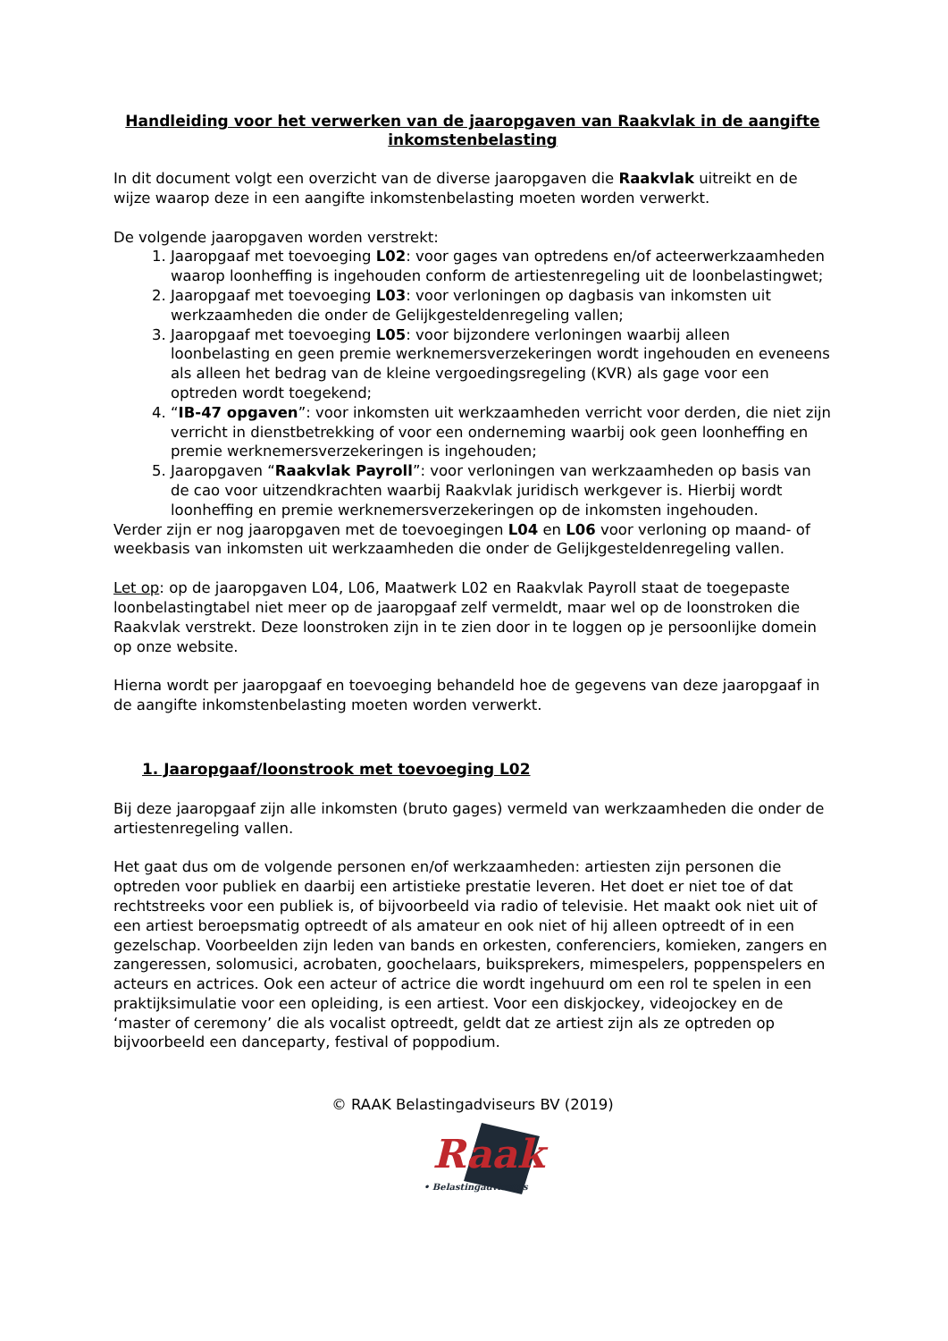Handleiding voor het verwerken van de jaaropgaven van Raakvlak in de aangifte inkomstenbelasting
In dit document volgt een overzicht van de diverse jaaropgaven die Raakvlak uitreikt en de wijze waarop deze in een aangifte inkomstenbelasting moeten worden verwerkt.
De volgende jaaropgaven worden verstrekt:
1. Jaaropgaaf met toevoeging L02: voor gages van optredens en/of acteerwerkzaamheden waarop loonheffing is ingehouden conform de artiestenregeling uit de loonbelastingwet;
2. Jaaropgaaf met toevoeging L03: voor verloningen op dagbasis van inkomsten uit werkzaamheden die onder de Gelijkgesteldenregeling vallen;
3. Jaaropgaaf met toevoeging L05: voor bijzondere verloningen waarbij alleen loonbelasting en geen premie werknemersverzekeringen wordt ingehouden en eveneens als alleen het bedrag van de kleine vergoedingsregeling (KVR) als gage voor een optreden wordt toegekend;
4. “IB-47 opgaven”: voor inkomsten uit werkzaamheden verricht voor derden, die niet zijn verricht in dienstbetrekking of voor een onderneming waarbij ook geen loonheffing en premie werknemersverzekeringen is ingehouden;
5. Jaaropgaven “Raakvlak Payroll”: voor verloningen van werkzaamheden op basis van de cao voor uitzendkrachten waarbij Raakvlak juridisch werkgever is. Hierbij wordt loonheffing en premie werknemersverzekeringen op de inkomsten ingehouden.
Verder zijn er nog jaaropgaven met de toevoegingen L04 en L06 voor verloning op maand- of weekbasis van inkomsten uit werkzaamheden die onder de Gelijkgesteldenregeling vallen.
Let op: op de jaaropgaven L04, L06, Maatwerk L02 en Raakvlak Payroll staat de toegepaste loonbelastingtabel niet meer op de jaaropgaaf zelf vermeldt, maar wel op de loonstroken die Raakvlak verstrekt. Deze loonstroken zijn in te zien door in te loggen op je persoonlijke domein op onze website.
Hierna wordt per jaaropgaaf en toevoeging behandeld hoe de gegevens van deze jaaropgaaf in de aangifte inkomstenbelasting moeten worden verwerkt.
1. Jaaropgaaf/loonstrook met toevoeging L02
Bij deze jaaropgaaf zijn alle inkomsten (bruto gages) vermeld van werkzaamheden die onder de artiestenregeling vallen.
Het gaat dus om de volgende personen en/of werkzaamheden: artiesten zijn personen die optreden voor publiek en daarbij een artistieke prestatie leveren. Het doet er niet toe of dat rechtstreeks voor een publiek is, of bijvoorbeeld via radio of televisie. Het maakt ook niet uit of een artiest beroepsmatig optreedt of als amateur en ook niet of hij alleen optreedt of in een gezelschap. Voorbeelden zijn leden van bands en orkesten, conferenciers, komieken, zangers en zangeressen, solomusici, acrobaten, goochelaars, buiksprekers, mimespelers, poppenspelers en acteurs en actrices. Ook een acteur of actrice die wordt ingehuurd om een rol te spelen in een praktijksimulatie voor een opleiding, is een artiest. Voor een diskjockey, videojockey en de ‘master of ceremony’ die als vocalist optreedt, geldt dat ze artiest zijn als ze optreden op bijvoorbeeld een danceparty, festival of poppodium.
© RAAK Belastingadviseurs BV (2019)
Raak
• Belastingadviseurs